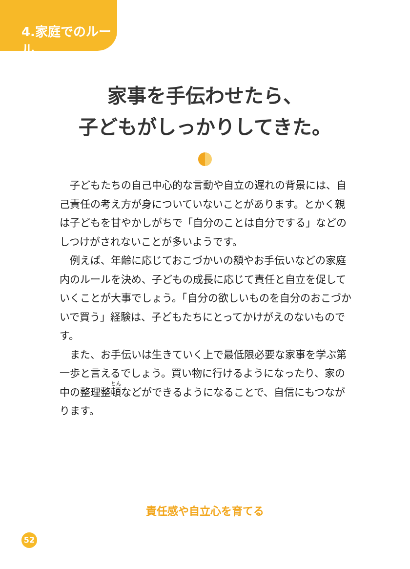4.家庭でのルール
家事を手伝わせたら、
子どもがしっかりしてきた。
子どもたちの自己中心的な言動や自立の遅れの背景には、自己責任の考え方が身についていないことがあります。とかく親は子どもを甘やかしがちで「自分のことは自分でする」などのしつけがされないことが多いようです。
例えば、年齢に応じておこづかいの額やお手伝いなどの家庭内のルールを決め、子どもの成長に応じて責任と自立を促していくことが大事でしょう。「自分の欲しいものを自分のおこづかいで買う」経験は、子どもたちにとってかけがえのないものです。
また、お手伝いは生きていく上で最低限必要な家事を学ぶ第一歩と言えるでしょう。買い物に行けるようになったり、家の中の整理整頓などができるようになることで、自信にもつながります。
責任感や自立心を育てる
52